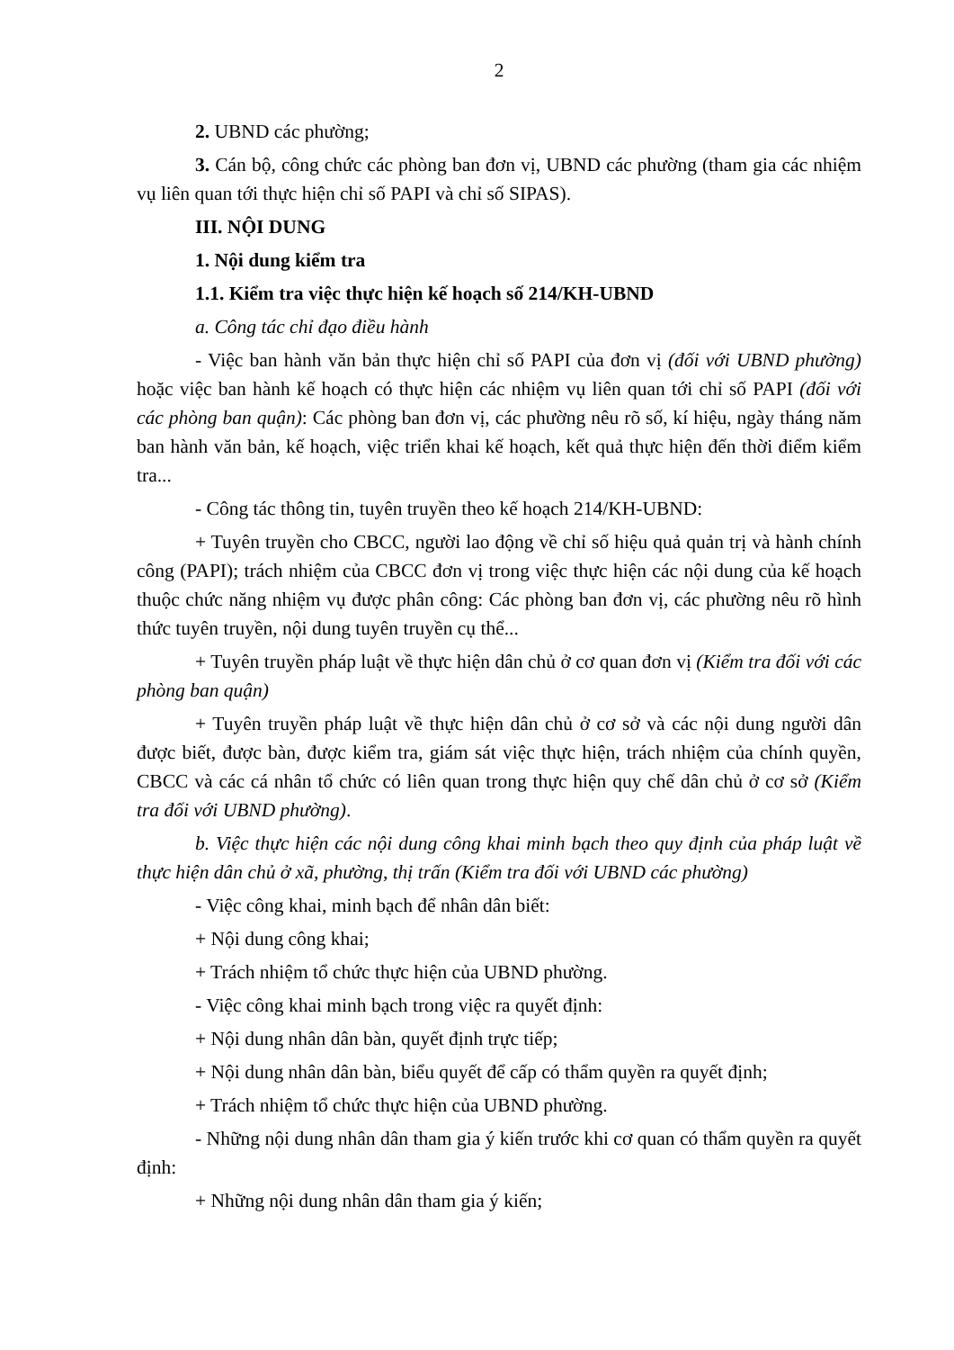2
2. UBND các phường;
3. Cán bộ, công chức các phòng ban đơn vị, UBND các phường (tham gia các nhiệm vụ liên quan tới thực hiện chỉ số PAPI và chỉ số SIPAS).
III. NỘI DUNG
1. Nội dung kiểm tra
1.1. Kiểm tra việc thực hiện kế hoạch số 214/KH-UBND
a. Công tác chỉ đạo điều hành
- Việc ban hành văn bản thực hiện chỉ số PAPI của đơn vị (đối với UBND phường) hoặc việc ban hành kế hoạch có thực hiện các nhiệm vụ liên quan tới chỉ số PAPI (đối với các phòng ban quận): Các phòng ban đơn vị, các phường nêu rõ số, kí hiệu, ngày tháng năm ban hành văn bản, kế hoạch, việc triển khai kế hoạch, kết quả thực hiện đến thời điểm kiểm tra...
- Công tác thông tin, tuyên truyền theo kế hoạch 214/KH-UBND:
+ Tuyên truyền cho CBCC, người lao động về chỉ số hiệu quả quản trị và hành chính công (PAPI); trách nhiệm của CBCC đơn vị trong việc thực hiện các nội dung của kế hoạch thuộc chức năng nhiệm vụ được phân công: Các phòng ban đơn vị, các phường nêu rõ hình thức tuyên truyền, nội dung tuyên truyền cụ thể...
+ Tuyên truyền pháp luật về thực hiện dân chủ ở cơ quan đơn vị (Kiểm tra đối với các phòng ban quận)
+ Tuyên truyền pháp luật về thực hiện dân chủ ở cơ sở và các nội dung người dân được biết, được bàn, được kiểm tra, giám sát việc thực hiện, trách nhiệm của chính quyền, CBCC và các cá nhân tổ chức có liên quan trong thực hiện quy chế dân chủ ở cơ sở (Kiểm tra đối với UBND phường).
b. Việc thực hiện các nội dung công khai minh bạch theo quy định của pháp luật về thực hiện dân chủ ở xã, phường, thị trấn (Kiểm tra đối với UBND các phường)
- Việc công khai, minh bạch để nhân dân biết:
+ Nội dung công khai;
+ Trách nhiệm tổ chức thực hiện của UBND phường.
- Việc công khai minh bạch trong việc ra quyết định:
+ Nội dung nhân dân bàn, quyết định trực tiếp;
+ Nội dung nhân dân bàn, biểu quyết để cấp có thẩm quyền ra quyết định;
+ Trách nhiệm tổ chức thực hiện của UBND phường.
- Những nội dung nhân dân tham gia ý kiến trước khi cơ quan có thẩm quyền ra quyết định:
+ Những nội dung nhân dân tham gia ý kiến;